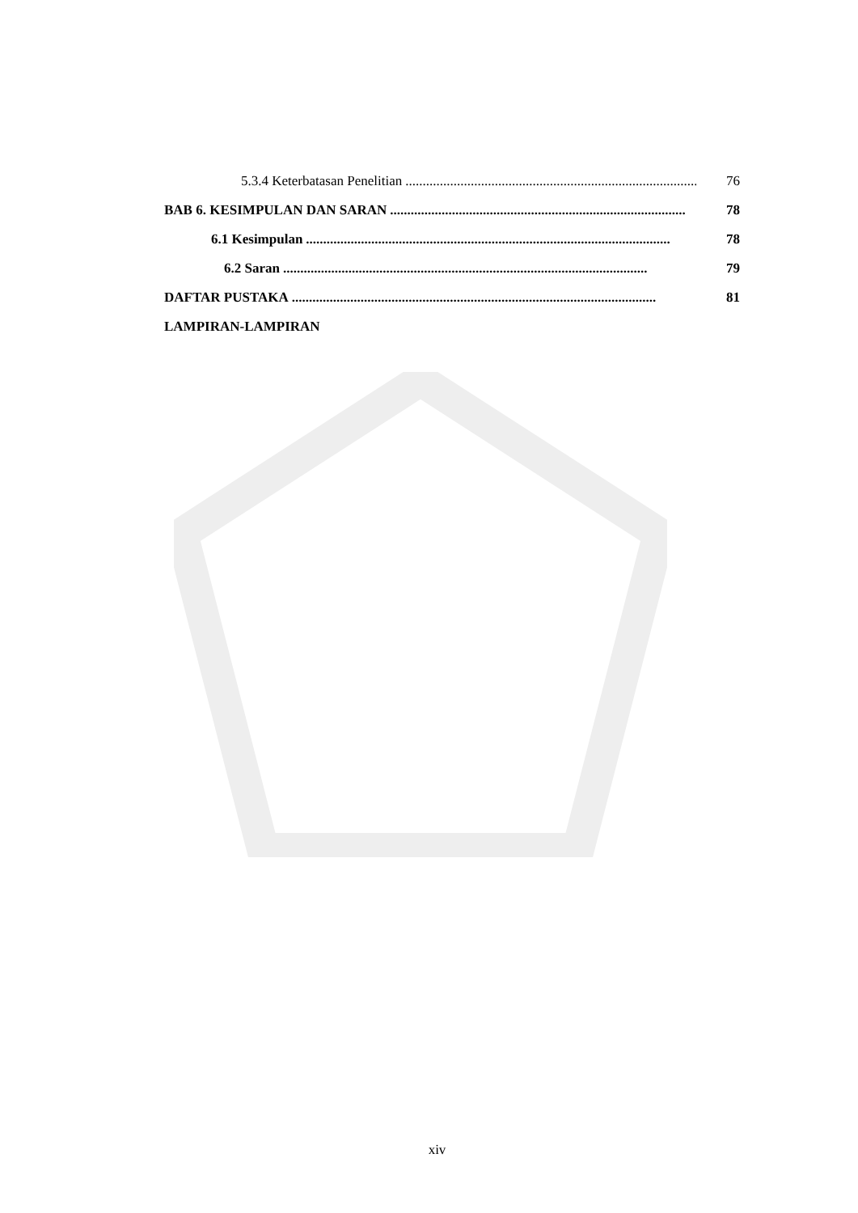5.3.4 Keterbatasan Penelitian...................................................................................... 76
BAB 6. KESIMPULAN DAN SARAN...................................................................................... 78
6.1 Kesimpulan.......................................................................................................... 78
6.2 Saran.......................................................................................................... 79
DAFTAR PUSTAKA.......................................................................................................... 81
LAMPIRAN-LAMPIRAN
xiv